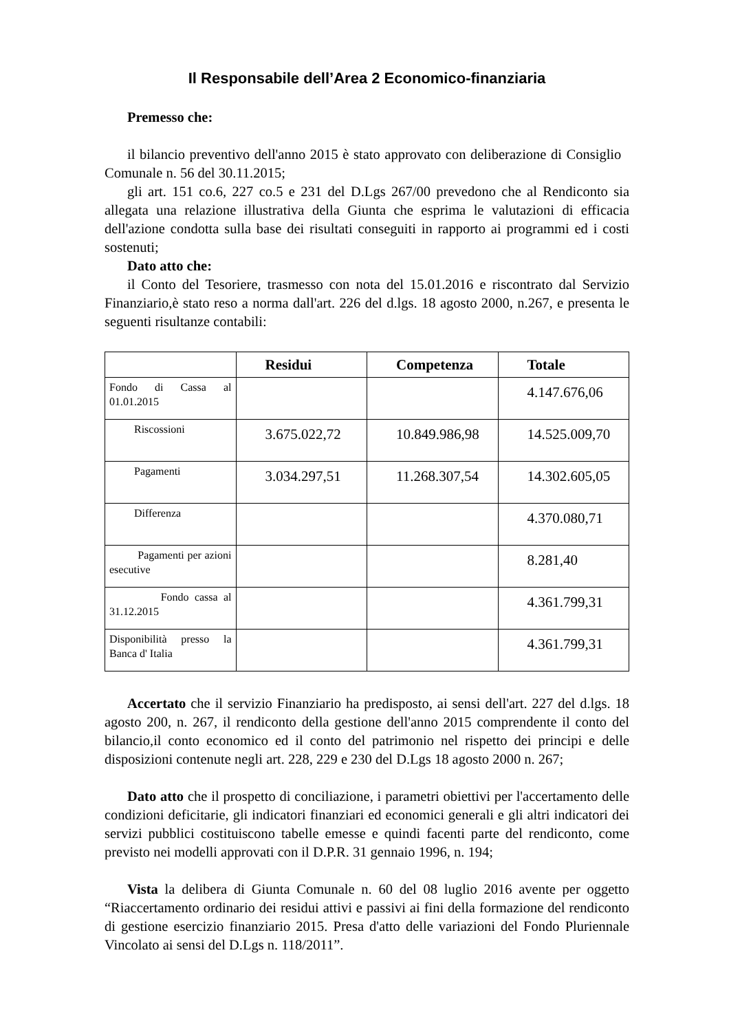Il Responsabile dell’Area 2 Economico-finanziaria
Premesso che:
il bilancio preventivo dell'anno 2015 è stato approvato con deliberazione di Consiglio Comunale n. 56 del 30.11.2015;
gli art. 151 co.6, 227 co.5 e 231 del D.Lgs 267/00 prevedono che al Rendiconto sia allegata una relazione illustrativa della Giunta che esprima le valutazioni di efficacia dell'azione condotta sulla base dei risultati conseguiti in rapporto ai programmi ed i costi sostenuti;
Dato atto che:
il Conto del Tesoriere, trasmesso con nota del 15.01.2016 e riscontrato dal Servizio Finanziario,è stato reso a norma dall'art. 226 del d.lgs. 18 agosto 2000, n.267, e presenta le seguenti risultanze contabili:
| | Residui | Competenza | Totale |
| --- | --- | --- | --- |
| Fondo di Cassa al 01.01.2015 | | | 4.147.676,06 |
| Riscossioni | 3.675.022,72 | 10.849.986,98 | 14.525.009,70 |
| Pagamenti | 3.034.297,51 | 11.268.307,54 | 14.302.605,05 |
| Differenza | | | 4.370.080,71 |
| Pagamenti per azioni esecutive | | | 8.281,40 |
| Fondo cassa al 31.12.2015 | | | 4.361.799,31 |
| Disponibilità presso la Banca d' Italia | | | 4.361.799,31 |
Accertato che il servizio Finanziario ha predisposto, ai sensi dell'art. 227 del d.lgs. 18 agosto 200, n. 267, il rendiconto della gestione dell'anno 2015 comprendente il conto del bilancio,il conto economico ed il conto del patrimonio nel rispetto dei principi e delle disposizioni contenute negli art. 228, 229 e 230 del D.Lgs 18 agosto 2000 n. 267;
Dato atto che il prospetto di conciliazione, i parametri obiettivi per l'accertamento delle condizioni deficitarie, gli indicatori finanziari ed economici generali e gli altri indicatori dei servizi pubblici costituiscono tabelle emesse e quindi facenti parte del rendiconto, come previsto nei modelli approvati con il D.P.R. 31 gennaio 1996, n. 194;
Vista la delibera di Giunta Comunale n. 60 del 08 luglio 2016 avente per oggetto “Riaccertamento ordinario dei residui attivi e passivi ai fini della formazione del rendiconto di gestione esercizio finanziario 2015. Presa d'atto delle variazioni del Fondo Pluriennale Vincolato ai sensi del D.Lgs n. 118/2011”.